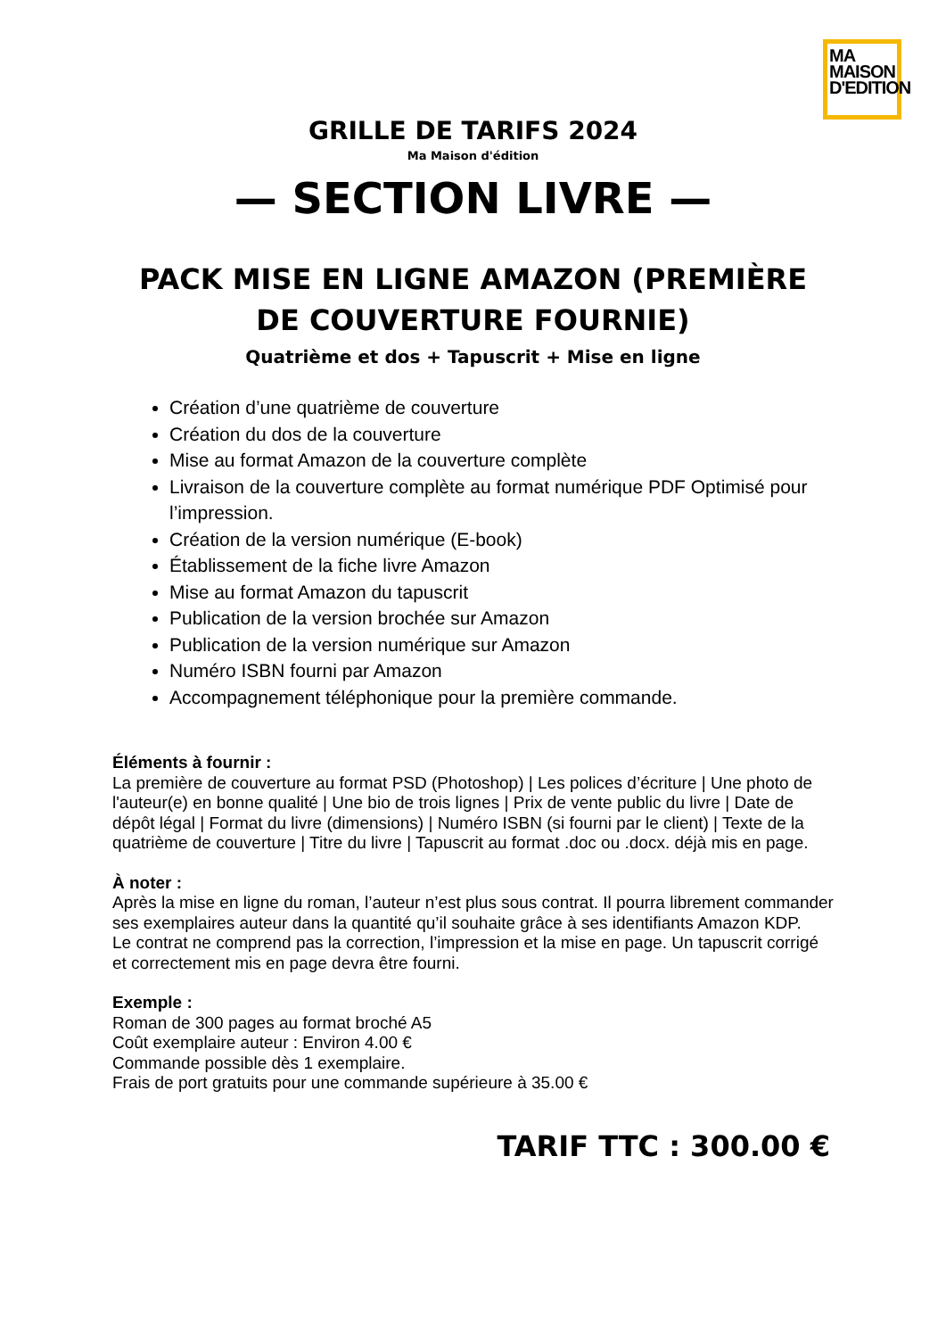MA
MAISON
D'EDITION
GRILLE DE TARIFS 2024
Ma Maison d'édition
— SECTION LIVRE —
PACK MISE EN LIGNE AMAZON (PREMIÈRE DE COUVERTURE FOURNIE)
Quatrième et dos + Tapuscrit + Mise en ligne
Création d’une quatrième de couverture
Création du dos de la couverture
Mise au format Amazon de la couverture complète
Livraison de la couverture complète au format numérique PDF Optimisé pour l’impression.
Création de la version numérique (E-book)
Établissement de la fiche livre Amazon
Mise au format Amazon du tapuscrit
Publication de la version brochée sur Amazon
Publication de la version numérique sur Amazon
Numéro ISBN fourni par Amazon
Accompagnement téléphonique pour la première commande.
Éléments à fournir :
La première de couverture au format PSD (Photoshop) | Les polices d’écriture | Une photo de l'auteur(e) en bonne qualité | Une bio de trois lignes | Prix de vente public du livre | Date de dépôt légal | Format du livre (dimensions) | Numéro ISBN (si fourni par le client) | Texte de la quatrième de couverture | Titre du livre | Tapuscrit au format .doc ou .docx. déjà mis en page.
À noter :
Après la mise en ligne du roman, l’auteur n’est plus sous contrat. Il pourra librement commander ses exemplaires auteur dans la quantité qu’il souhaite grâce à ses identifiants Amazon KDP.
Le contrat ne comprend pas la correction, l’impression et la mise en page. Un tapuscrit corrigé et correctement mis en page devra être fourni.
Exemple :
Roman de 300 pages au format broché A5
Coût exemplaire auteur : Environ 4.00 €
Commande possible dès 1 exemplaire.
Frais de port gratuits pour une commande supérieure à 35.00 €
TARIF TTC : 300.00 €